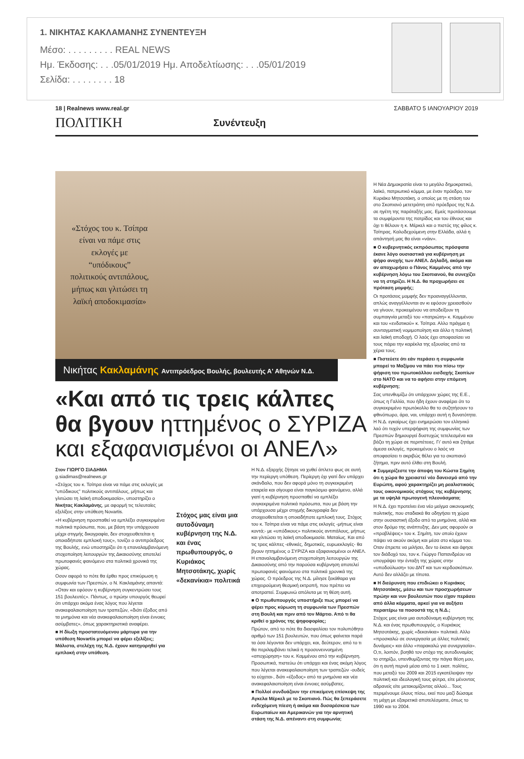1. ΝΙΚΗΤΑΣ ΚΑΚΛΑΜΑΝΗΣ ΣΥΝΕΝΤΕΥΞΗ
Μέσο: . . . . . . . . . REAL NEWS
Ημ. Έκδοσης: . . .05/01/2019 Ημ. Αποδελτίωσης: . . .05/01/2019
Σελίδα: . . . . . . . . 18
18 | Realnews www.real.gr ΣΑΒΒΑΤΟ 5 ΙΑΝΟΥΑΡΙΟΥ 2019
ΠΟΛΙΤΙΚΗ Συνέντευξη
«Στόχος του κ. Τσίπρα είναι να πάμε στις εκλογές με “υπόδικους” πολιτικούς αντιπάλους, μήπως και γλιτώσει τη λαϊκή αποδοκιμασία»
Νικήτας Κακλαμάνης Αντιπρόεδρος Βουλής, βουλευτής Α' Αθηνών Ν.Δ.
«Και από τις τρεις κάλπες θα βγουν ηττημένος ο ΣΥΡΙΖΑ και εξαφανισμένοι οι ΑΝΕΛ»
Στον ΓΙΩΡΓΟ ΣΙΑΔΗΜΑ
g.siadimas@realnews.gr
«Στόχος του κ. Τσίπρα είναι να πάμε στις εκλογές με "υπόδικους" πολιτικούς αντιπάλους, μήπως και γλιτώσει τη λαϊκή αποδοκιμασία», υποστηρίζει ο Νικήτας Κακλαμάνης, με αφορμή τις τελευταίες εξελίξεις στην υπόθεση Novartis.
«Η κυβέρνηση προσπαθεί να εμπλέξει συγκεκριμένα πολιτικά πρόσωπα, που, με βάση την υπάρχουσα μέχρι στιγμής δικογραφία, δεν στοιχειοθετείται η οποιαδήποτε εμπλοκή τους», τονίζει ο αντιπρόεδρος της Βουλής, ενώ υποστηρίζει ότι η επαναλαμβανόμενη στοχοποίηση λειτουργών της Δικαιοσύνης αποτελεί πρωτοφανές φαινόμενο στα πολιτικά χρονικά της χώρας.
Οσον αφορά το πότε θα έρθει προς επικύρωση η συμφωνία των Πρεσπών, ο Ν. Κακλαμάνης απαντά: «Οταν και εφόσον η κυβέρνηση συγκεντρώσει τους 151 βουλευτές». Πάντως, ο πρώην υπουργός θεωρεί ότι υπάρχει ακόμα ένας λόγος που λέγεται ανακεφαλαιοποίηση των τραπεζών, «διότι έξοδος από τα μνημόνια και νέα ανακεφαλαιοποίηση είναι έννοιες ασύμβατες», όπως χαρακτηριστικά αναφέρει.
■ Η δίωξη προστατευόμενου μάρτυρα για την υπόθεση Novartis μπορεί να φέρει εξελίξεις; Μάλιστα, στελέχη της Ν.Δ. έχουν κατηγορηθεί για εμπλοκή στην υπόθεση.
Στόχος μας είναι μια αυτοδύναμη κυβέρνηση της Ν.Δ. και ένας πρωθυπουργός, ο Κυριάκος Μητσοτάκης, χωρίς «δεκανίκια» πολιτικά
Η Ν.Δ. εξαρχής ζήτησε να χυθεί άπλετο φως σε αυτή την περίεργη υπόθεση. Περίεργη όχι γιατί δεν υπάρχει σκάνδαλο, που δεν αφορά μόνο τη συγκεκριμένη εταιρεία και σίγουρα είναι παγκόσμιο φαινόμενο, αλλά γιατί η κυβέρνηση προσπαθεί να εμπλέξει συγκεκριμένα πολιτικά πρόσωπα, που με βάση την υπάρχουσα μέχρι στιγμής δικογραφία δεν στοιχειοθετείται η οποιαδήποτε εμπλοκή τους. Στόχος του κ. Τσίπρα είναι να πάμε στις εκλογές -μήπως είναι κοντά;- με «υπόδικους» πολιτικούς αντιπάλους, μήπως και γλιτώσει τη λαϊκή αποδοκιμασία. Ματαίως. Και από τις τρεις κάλπες -εθνικές, δημοτικές, ευρωεκλογές- θα βγουν ηττημένος ο ΣΥΡΙΖΑ και εξαφανισμένοι οι ΑΝΕΛ. Η επαναλαμβανόμενη στοχοποίηση λειτουργών της Δικαιοσύνης από την παρούσα κυβέρνηση αποτελεί πρωτοφανές φαινόμενο στα πολιτικά χρονικά της χώρας. Ο πρόεδρος της Ν.Δ. μίλησε ξεκάθαρα για επιχειρούμενη θεσμική εκτροπή, που πρέπει να αποτραπεί. Συμφωνώ απόλυτα με τη θέση αυτή.
■ Ο πρωθυπουργός υποστήριξε πως μπορεί να φέρει προς κύρωση τη συμφωνία των Πρεσπών στη Βουλή και πριν από τον Μάρτιο. Από τι θα κριθεί ο χρόνος της ψηφοφορίας;
Πρώτον, από το πότε θα διασφαλίσει τον πολυπόθητο αριθμό των 151 βουλευτών, που όπως φαίνεται παρά τα όσα λέγονται δεν υπάρχει, και, δεύτερον, από το τι θα περιλαμβάνει τελικά η προσυνεννοημένη «αποχώρηση» του κ. Καμμένου από την κυβέρνηση. Προσωπικά, πιστεύω ότι υπάρχει και ένας ακόμη λόγος που λέγεται ανακεφαλαιοποίηση των τραπεζών -ουδείς το εύχεται-, διότι «έξοδος» από τα μνημόνια και νέα ανακεφαλαιοποίηση είναι έννοιες ασύμβατες.
■ Πολλοί συνδυάζουν την επικείμενη επίσκεψη της Αγκελα Μέρκελ με το Σκοπιανό. Πώς θα ξεπεράσετε ενδεχόμενη πίεση ή ακόμα και δυσαρέσκεια των Ευρωπαίων και Αμερικανών για την αρνητική στάση της Ν.Δ. απέναντι στη συμφωνία;
Η Νέα Δημοκρατία είναι το μεγάλο δημοκρατικό, λαϊκό, πατριωτικό κόμμα, με έναν πρόεδρο, τον Κυριάκο Μητσοτάκη, ο οποίος με τη στάση του στο Σκοπιανό μετετράπη από πρόεδρος της Ν.Δ. σε ηγέτη της παράταξής μας. Εμείς προτάσσουμε τα συμφέροντα της πατρίδος και του έθνους και όχι τι θέλουν η κ. Μέρκελ και ο πιστός της φίλος κ. Τσίπρας. Καλοδεχούμενη στην Ελλάδα, αλλά η απάντησή μας θα είναι «νάιν».
■ Ο κυβερνητικός εκπρόσωπος πρόσφατα έκανε λόγο ουσιαστικά για κυβέρνηση με ψήφο ανοχής των ΑΝΕΛ. Δηλαδή, ακόμα και αν αποχωρήσει ο Πάνος Καμμένος από την κυβέρνηση λόγω του Σκοπιανού, θα συνεχίζει να τη στηρίζει. Η Ν.Δ. θα προχωρήσει σε πρόταση μομφής;
Οι προτάσεις μομφής δεν προαναγγέλλονται, απλώς αναγγέλλονται αν κι εφόσον χρειασθούν να γίνουν, προκειμένου να αποδείξουν τη συμπαιγνία μεταξύ του «πατριώτη» κ. Καμμένου και του «ενδοτικού» κ. Τσίπρα. Αλλο πράγμα η συνταγματική νομιμοποίηση και άλλο η πολιτική και λαϊκή αποδοχή. Ο λαός έχει αποφασίσει να τους πάρει την καρέκλα της εξουσίας από τα χέρια τους.
■ Πιστεύετε ότι εάν περάσει η συμφωνία μπορεί το Μαξίμου να πάει πιο πίσω την ψήφιση του πρωτοκόλλου εισδοχής Σκοπίων στο ΝΑΤΟ και να το αφήσει στην επόμενη κυβέρνηση;
Σας υπενθυμίζω ότι υπάρχουν χώρες της Ε.Ε., όπως η Γαλλία, που ήδη έχουν αναφέρει ότι το συγκεκριμένο πρωτόκολλο θα το συζητήσουν το φθινόπωρο, άρα, ναι, υπάρχει αυτή η δυνατότητα. Η Ν.Δ. εγκαίρως έχει ενημερώσει τον ελληνικό λαό ότι τυχόν υπερψήφιση της συμφωνίας των Πρεσπών δημιουργεί δυστυχώς τετελεσμένα και βάζει τη χώρα σε περιπέτειες. Γι' αυτό και ζητάμε άμεσα εκλογές, προκειμένου ο λαός να αποφασίσει τι ακριβώς θέλει για το σκοπιανό ζήτημα, πριν αυτό έλθει στη Βουλή.
■ Συμμερίζεστε την άποψη του Κώστα Σημίτη ότι η χώρα θα χρειαστεί νέο δανεισμό από την Ευρώπη, αφού χαρακτηρίζει μη ρεαλιστικούς τους οικονομικούς στόχους της κυβέρνησης με τα υψηλά πρωτογενή πλεονάσματα;
Η Ν.Δ. έχει προτείνει ένα νέο μείγμα οικονομικής πολιτικής, που σταδιακά θα οδηγήσει τη χώρα στην ουσιαστική έξοδο από τα μνημόνια, αλλά και στον δρόμο της ανάπτυξης. Δεν μας αφορούν οι «προβλέψεις» του κ. Σημίτη, τον οποίο έχουν πάψει να ακούν ακόμη και μέσα στο κόμμα του. Οταν έπρεπε να μιλήσει, δεν το έκανε και άφησε τον διάδοχό του, τον κ. Γιώργο Παπανδρέου να υπογράψει την ένταξη της χώρας στην «υποδούλωση» του ΔΝΤ και των κερδοσκόπων. Αυτό δεν αλλάζει με τίποτα.
■ Η διεύρυνση που επιδιώκει ο Κυριάκος Μητσοτάκης, μέσω και των προσχωρήσεων πρώην και νυν βουλευτών που είχαν περάσει από άλλα κόμματα, αρκεί για να αυξήσει περαιτέρω τα ποσοστά της η Ν.Δ.;
Στόχος μας είναι μια αυτοδύναμη κυβέρνηση της Ν.Δ. και ένας πρωθυπουργός, ο Κυριάκος Μητσοτάκης, χωρίς «δεκανίκια» πολιτικά. Αλλο «προσκαλώ σε συνεργασία με άλλες πολιτικές δυνάμεις» και άλλο «παρακαλώ για συνεργασία». Ο,τι, λοιπόν, βοηθά τον στόχο της αυτοδυναμίας το στηρίζω, υπενθυμίζοντας την πάγια θέση μου, ότι η αυτή περνά μέσα από το 1 εκατ. πολίτες, που μεταξύ του 2009 και 2015 εγκατέλειψαν την πολιτική και ιδεολογική τους φύτρα, είτε μένοντας αδρανείς είτε μετακομίζοντας αλλού... Τους περιμένουμε όλους πίσω, εκεί που μαζί δώσαμε τη μάχη με εξαιρετικά αποτελέσματα, όπως το 1990 και το 2004.